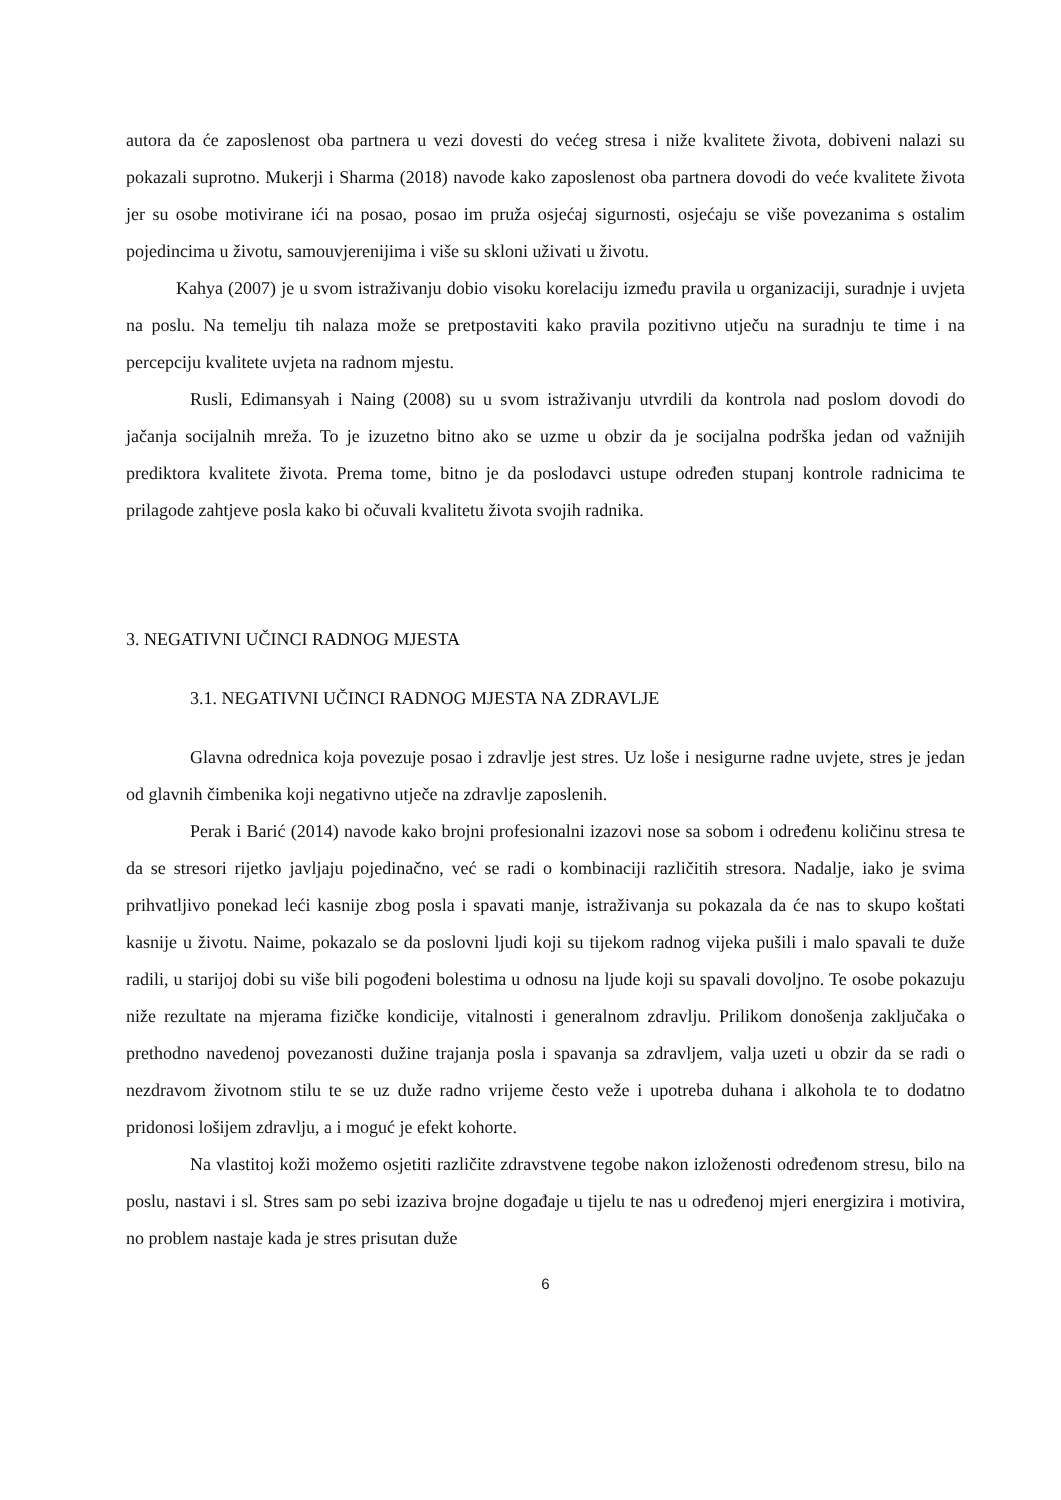autora da će zaposlenost oba partnera u vezi dovesti do većeg stresa i niže kvalitete života, dobiveni nalazi su pokazali suprotno. Mukerji i Sharma (2018) navode kako zaposlenost oba partnera dovodi do veće kvalitete života jer su osobe motivirane ići na posao, posao im pruža osjećaj sigurnosti, osjećaju se više povezanima s ostalim pojedincima u životu, samouvjerenijima i više su skloni uživati u životu.
Kahya (2007) je u svom istraživanju dobio visoku korelaciju između pravila u organizaciji, suradnje i uvjeta na poslu. Na temelju tih nalaza može se pretpostaviti kako pravila pozitivno utječu na suradnju te time i na percepciju kvalitete uvjeta na radnom mjestu.
Rusli, Edimansyah i Naing (2008) su u svom istraživanju utvrdili da kontrola nad poslom dovodi do jačanja socijalnih mreža. To je izuzetno bitno ako se uzme u obzir da je socijalna podrška jedan od važnijih prediktora kvalitete života. Prema tome, bitno je da poslodavci ustupe određen stupanj kontrole radnicima te prilagode zahtjeve posla kako bi očuvali kvalitetu života svojih radnika.
3. NEGATIVNI UČINCI RADNOG MJESTA
3.1. NEGATIVNI UČINCI RADNOG MJESTA NA ZDRAVLJE
Glavna odrednica koja povezuje posao i zdravlje jest stres. Uz loše i nesigurne radne uvjete, stres je jedan od glavnih čimbenika koji negativno utječe na zdravlje zaposlenih.
Perak i Barić (2014) navode kako brojni profesionalni izazovi nose sa sobom i određenu količinu stresa te da se stresori rijetko javljaju pojedinačno, već se radi o kombinaciji različitih stresora. Nadalje, iako je svima prihvatljivo ponekad leći kasnije zbog posla i spavati manje, istraživanja su pokazala da će nas to skupo koštati kasnije u životu. Naime, pokazalo se da poslovni ljudi koji su tijekom radnog vijeka pušili i malo spavali te duže radili, u starijoj dobi su više bili pogođeni bolestima u odnosu na ljude koji su spavali dovoljno. Te osobe pokazuju niže rezultate na mjerama fizičke kondicije, vitalnosti i generalnom zdravlju. Prilikom donošenja zaključaka o prethodno navedenoj povezanosti dužine trajanja posla i spavanja sa zdravljem, valja uzeti u obzir da se radi o nezdravom životnom stilu te se uz duže radno vrijeme često veže i upotreba duhana i alkohola te to dodatno pridonosi lošijem zdravlju, a i moguć je efekt kohorte.
Na vlastitoj koži možemo osjetiti različite zdravstvene tegobe nakon izloženosti određenom stresu, bilo na poslu, nastavi i sl. Stres sam po sebi izaziva brojne događaje u tijelu te nas u određenoj mjeri energizira i motivira, no problem nastaje kada je stres prisutan duže
6